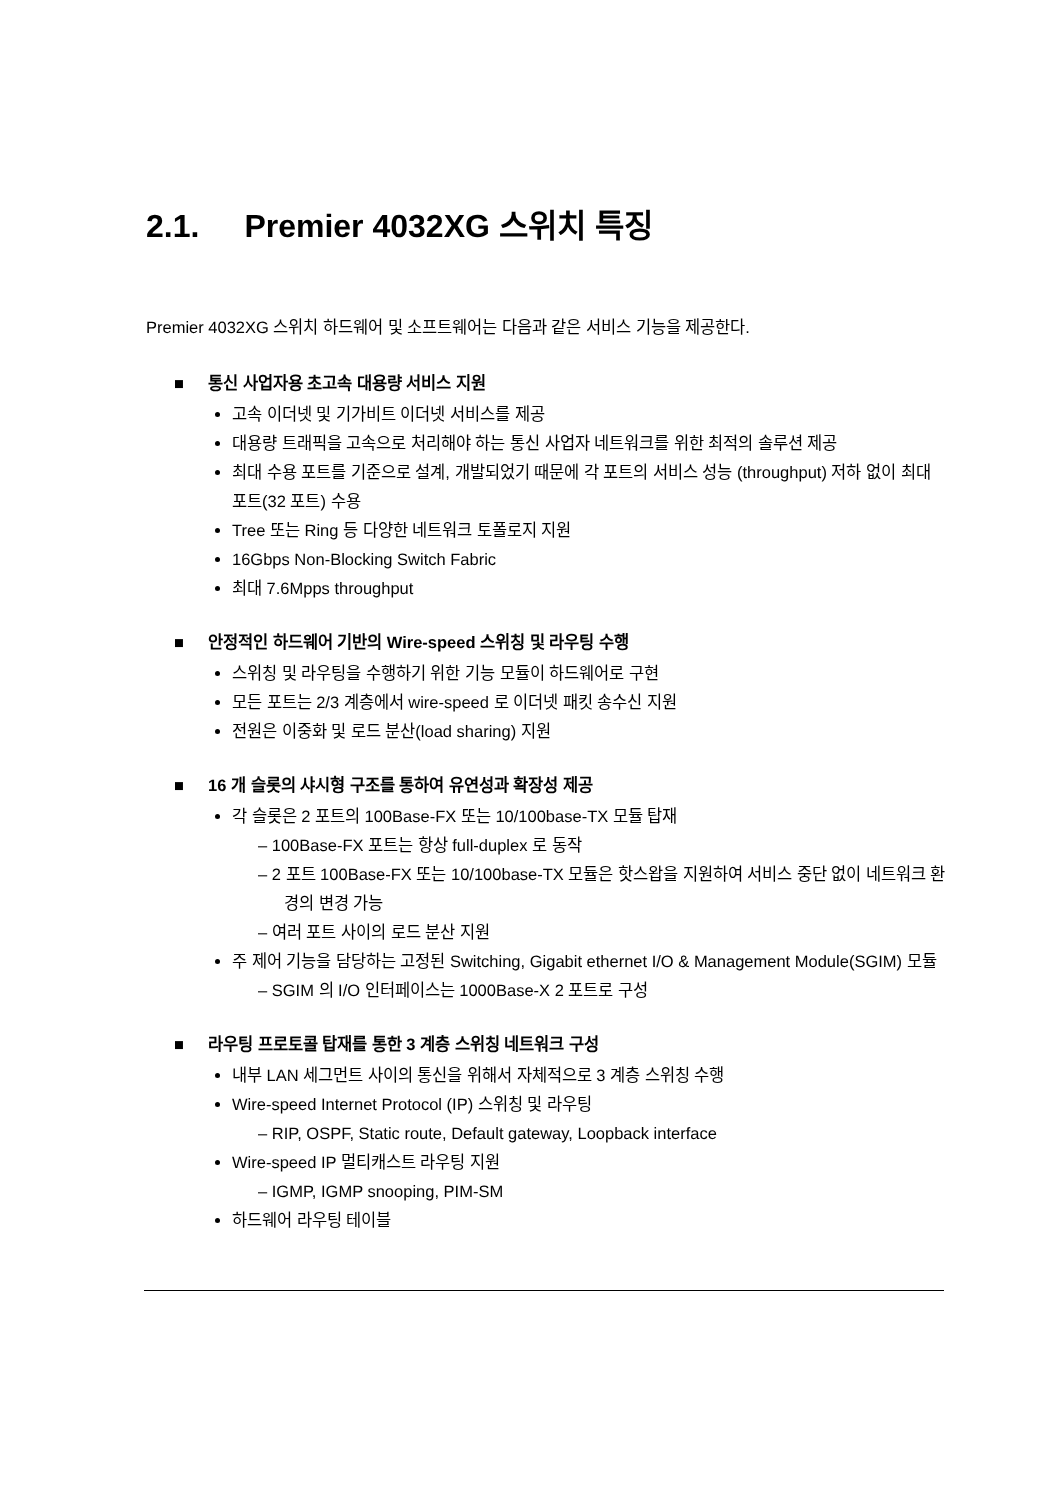2.1. Premier 4032XG 스위치 특징
Premier 4032XG 스위치 하드웨어 및 소프트웨어는 다음과 같은 서비스 기능을 제공한다.
■ 통신 사업자용 초고속 대용량 서비스 지원
고속 이더넷 및 기가비트 이더넷 서비스를 제공
대용량 트래픽을 고속으로 처리해야 하는 통신 사업자 네트워크를 위한 최적의 솔루션 제공
최대 수용 포트를 기준으로 설계, 개발되었기 때문에 각 포트의 서비스 성능 (throughput) 저하 없이 최대 포트(32 포트) 수용
Tree 또는 Ring 등 다양한 네트워크 토폴로지 지원
16Gbps Non-Blocking Switch Fabric
최대 7.6Mpps throughput
■ 안정적인 하드웨어 기반의 Wire-speed 스위칭 및 라우팅 수행
스위칭 및 라우팅을 수행하기 위한 기능 모듈이 하드웨어로 구현
모든 포트는 2/3 계층에서 wire-speed 로 이더넷 패킷 송수신 지원
전원은 이중화 및 로드 분산(load sharing) 지원
■ 16 개 슬롯의 샤시형 구조를 통하여 유연성과 확장성 제공
각 슬롯은 2 포트의 100Base-FX 또는 10/100base-TX 모듈 탑재
– 100Base-FX 포트는 항상 full-duplex 로 동작
– 2 포트 100Base-FX 또는 10/100base-TX 모듈은 핫스왑을 지원하여 서비스 중단 없이 네트워크 환경의 변경 가능
– 여러 포트 사이의 로드 분산 지원
주 제어 기능을 담당하는 고정된 Switching, Gigabit ethernet I/O & Management Module(SGIM) 모듈
– SGIM 의 I/O 인터페이스는 1000Base-X 2 포트로 구성
■ 라우팅 프로토콜 탑재를 통한 3 계층 스위칭 네트워크 구성
내부 LAN 세그먼트 사이의 통신을 위해서 자체적으로 3 계층 스위칭 수행
Wire-speed Internet Protocol (IP) 스위칭 및 라우팅
– RIP, OSPF, Static route, Default gateway, Loopback interface
Wire-speed IP 멀티캐스트 라우팅 지원
– IGMP, IGMP snooping, PIM-SM
하드웨어 라우팅 테이블